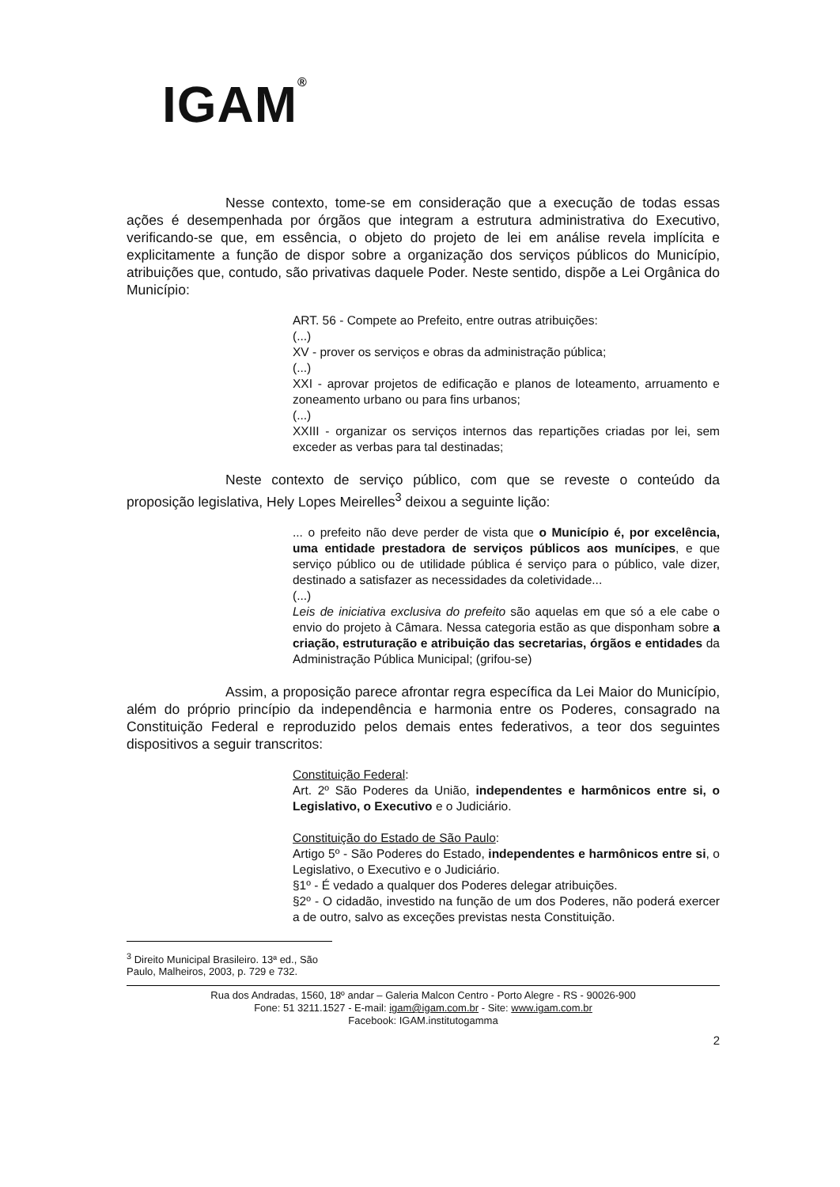IGAM<sup>®</sup>
Nesse contexto, tome-se em consideração que a execução de todas essas ações é desempenhada por órgãos que integram a estrutura administrativa do Executivo, verificando-se que, em essência, o objeto do projeto de lei em análise revela implícita e explicitamente a função de dispor sobre a organização dos serviços públicos do Município, atribuições que, contudo, são privativas daquele Poder. Neste sentido, dispõe a Lei Orgânica do Município:
ART. 56 - Compete ao Prefeito, entre outras atribuições:
(...)
XV - prover os serviços e obras da administração pública;
(...)
XXI - aprovar projetos de edificação e planos de loteamento, arruamento e zoneamento urbano ou para fins urbanos;
(...)
XXIII - organizar os serviços internos das repartições criadas por lei, sem exceder as verbas para tal destinadas;
Neste contexto de serviço público, com que se reveste o conteúdo da proposição legislativa, Hely Lopes Meirelles<sup>3</sup> deixou a seguinte lição:
... o prefeito não deve perder de vista que o Município é, por excelência, uma entidade prestadora de serviços públicos aos munícipes, e que serviço público ou de utilidade pública é serviço para o público, vale dizer, destinado a satisfazer as necessidades da coletividade...
(...)
Leis de iniciativa exclusiva do prefeito são aquelas em que só a ele cabe o envio do projeto à Câmara. Nessa categoria estão as que disponham sobre a criação, estruturação e atribuição das secretarias, órgãos e entidades da Administração Pública Municipal; (grifou-se)
Assim, a proposição parece afrontar regra específica da Lei Maior do Município, além do próprio princípio da independência e harmonia entre os Poderes, consagrado na Constituição Federal e reproduzido pelos demais entes federativos, a teor dos seguintes dispositivos a seguir transcritos:
Constituição Federal:
Art. 2º São Poderes da União, independentes e harmônicos entre si, o Legislativo, o Executivo e o Judiciário.
Constituição do Estado de São Paulo:
Artigo 5º - São Poderes do Estado, independentes e harmônicos entre si, o Legislativo, o Executivo e o Judiciário.
§1º - É vedado a qualquer dos Poderes delegar atribuições.
§2º - O cidadão, investido na função de um dos Poderes, não poderá exercer a de outro, salvo as exceções previstas nesta Constituição.
<sup>3</sup> Direito Municipal Brasileiro. 13ª ed., São Paulo, Malheiros, 2003, p. 729 e 732.
Rua dos Andradas, 1560, 18º andar – Galeria Malcon Centro - Porto Alegre - RS - 90026-900
Fone: 51 3211.1527 - E-mail: igam@igam.com.br - Site: www.igam.com.br
Facebook: IGAM.institutogamma
2